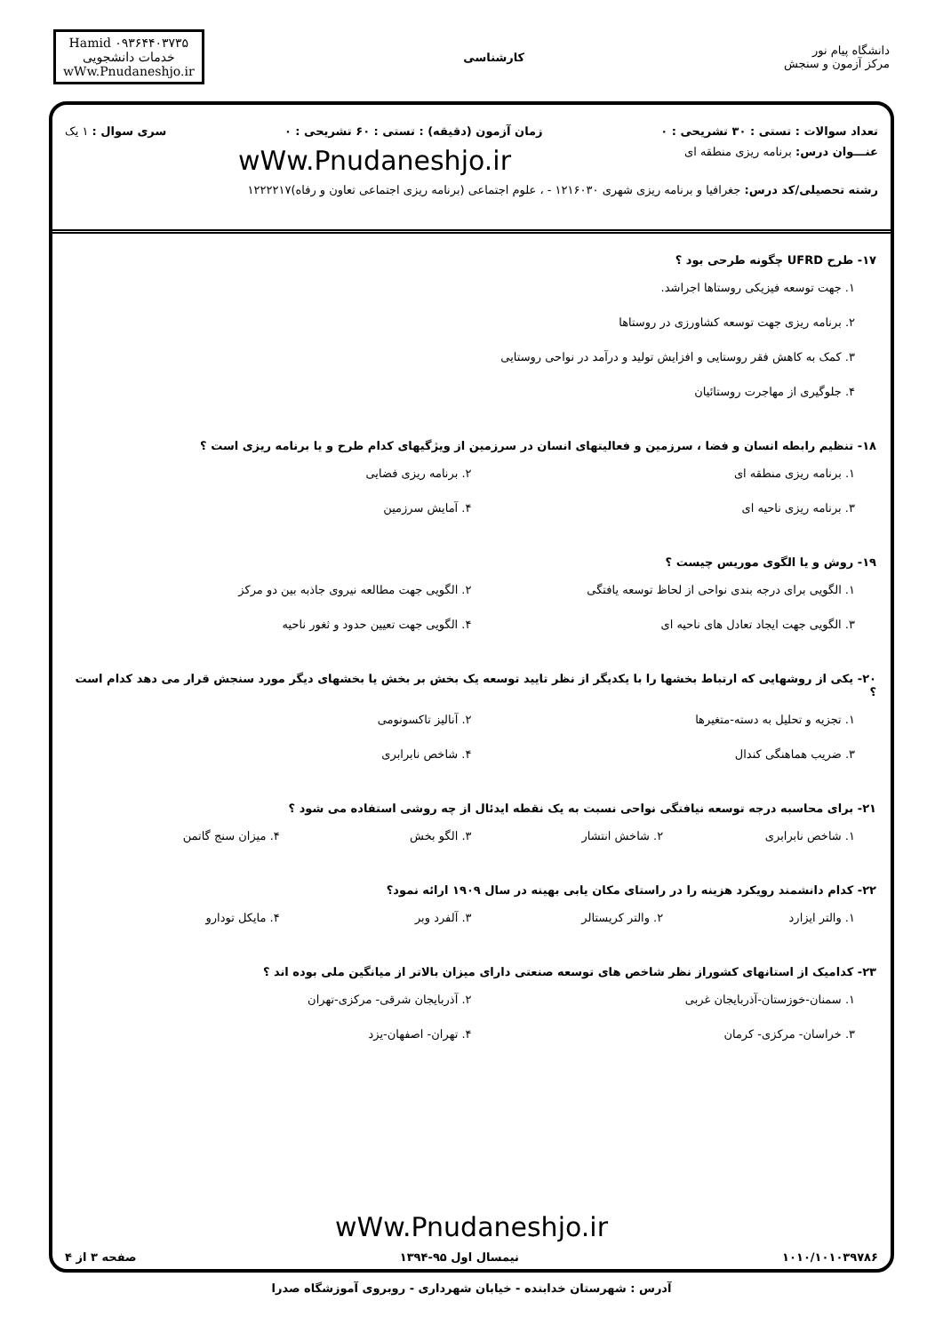دانشگاه پیام نور
مرکز آزمون و سنجش
کارشناسی
Hamid ۰۹۳۶۴۴۰۳۷۳۵
خدمات دانشجویی
wWw.Pnudaneshjo.ir
تعداد سوالات : تستی : ۳۰ تشریحی : ۰ زمان آزمون (دقیقه) : تستی : ۶۰ تشریحی : ۰ سری سوال : ۱ یک
عنـــوان درس: برنامه ریزی منطقه ای wWw.Pnudaneshjo.ir
رشته تحصیلی/کد درس: جغرافیا و برنامه ریزی شهری ۱۲۱۶۰۳۰ - ، علوم اجتماعی (برنامه ریزی اجتماعی تعاون و رفاه)۱۲۲۲۲۱۷
۱۷- طرح UFRD چگونه طرحی بود ؟
۱. جهت توسعه فیزیکی روستاها اجراشد.
۲. برنامه ریزی جهت توسعه کشاورزی در روستاها
۳. کمک به کاهش فقر روستایی و افزایش تولید و درآمد در نواحی روستایی
۴. جلوگیری از مهاجرت روستائیان
۱۸- تنظیم رابطه انسان و فضا ، سرزمین و فعالیتهای انسان در سرزمین از ویژگیهای کدام طرح و یا برنامه ریزی است ؟
۱. برنامه ریزی منطقه ای
۲. برنامه ریزی فضایی
۳. برنامه ریزی ناحیه ای
۴. آمایش سرزمین
۱۹- روش و یا الگوی موریس چیست ؟
۱. الگویی برای درجه بندی نواحی از لحاظ توسعه یافتگی
۲. الگویی جهت مطالعه نیروی جاذبه بین دو مرکز
۳. الگویی جهت ایجاد تعادل های ناحیه ای
۴. الگویی جهت تعیین حدود و ثغور ناحیه
۲۰- یکی از روشهایی که ارتباط بخشها را با یکدیگر از نظر تایید توسعه یک بخش بر بخش یا بخشهای دیگر مورد سنجش قرار می دهد کدام است ؟
۱. تجزیه و تحلیل به دسته-متغیرها
۲. آنالیز تاکسونومی
۳. ضریب هماهنگی کندال
۴. شاخص نابرابری
۲۱- برای محاسبه درجه توسعه نیافتگی نواحی نسبت به یک نقطه ایدئال از چه روشی استفاده می شود ؟
۱. شاخص نابرابری
۲. شاخش انتشار
۳. الگو بخش
۴. میزان سنج گاتمن
۲۲- کدام دانشمند رویکرد هزینه را در راستای مکان یابی بهینه در سال ۱۹۰۹ ارائه نمود؟
۱. والتر ایزارد
۲. والتر کریستالر
۳. آلفرد وبر
۴. مایکل تودارو
۲۳- کدامیک از استانهای کشوراز نظر شاخص های توسعه صنعتی دارای میزان بالاتر از میانگین ملی بوده اند ؟
۱. سمنان-خوزستان-آذربایجان غربی
۲. آذربایجان شرقی- مرکزی-تهران
۳. خراسان- مرکزی- کرمان
۴. تهران- اصفهان-یزد
wWw.Pnudaneshjo.ir
۱۰۱۰/۱۰۱۰۳۹۷۸۶ نیمسال اول ۹۵-۱۳۹۴ صفحه ۳ از ۴
آدرس : شهرستان خدابنده - خیابان شهرداری - روبروی آموزشگاه صدرا